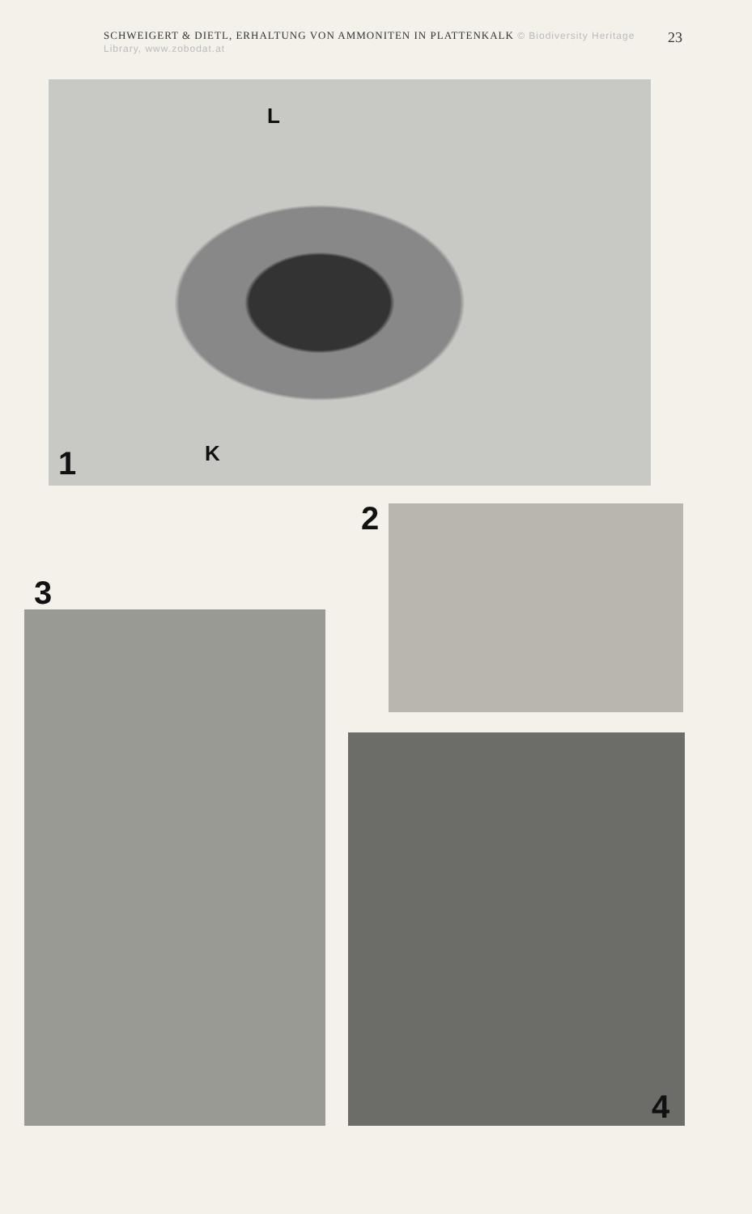SCHWEIGERT & DIETL, ERHALTUNG VON AMMONITEN IN PLATTENKALK © Biodiversity Heritage Library, www.zobodat.at 23
L
K
1
2
3
4